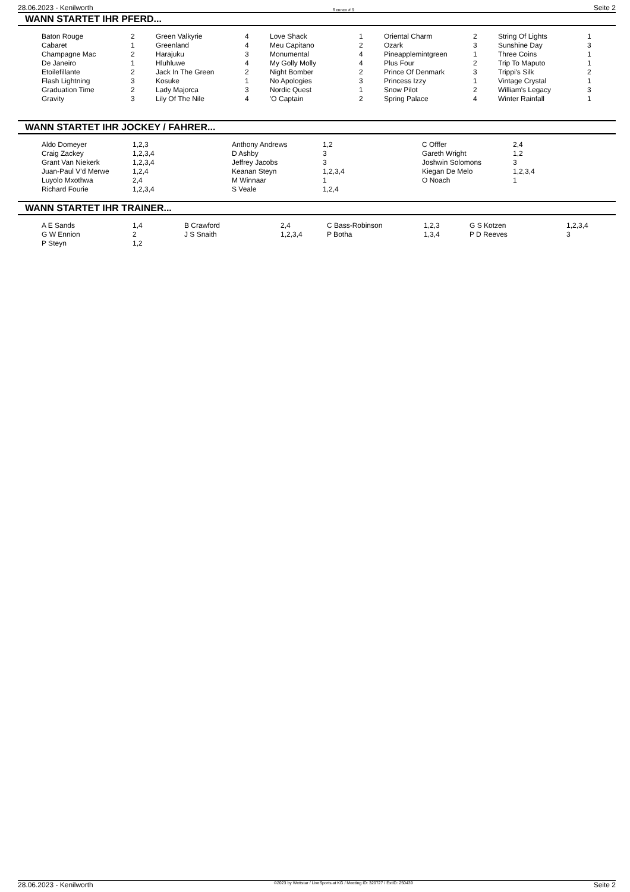28.06.2023 - Kenilworth Rennen # 9 Seite 2
WANN STARTET IHR PFERD...
| Baton Rouge | 2 | Green Valkyrie | 4 | Love Shack | 1 | Oriental Charm | 2 | String Of Lights | 1 |
| Cabaret | 1 | Greenland | 4 | Meu Capitano | 2 | Ozark | 3 | Sunshine Day | 3 |
| Champagne Mac | 2 | Harajuku | 3 | Monumental | 4 | Pineapplemintgreen | 1 | Three Coins | 1 |
| De Janeiro | 1 | Hluhluwe | 4 | My Golly Molly | 4 | Plus Four | 2 | Trip To Maputo | 1 |
| Etoilefillante | 2 | Jack In The Green | 2 | Night Bomber | 2 | Prince Of Denmark | 3 | Trippi's Silk | 2 |
| Flash Lightning | 3 | Kosuke | 1 | No Apologies | 3 | Princess Izzy | 1 | Vintage Crystal | 1 |
| Graduation Time | 2 | Lady Majorca | 3 | Nordic Quest | 1 | Snow Pilot | 2 | William's Legacy | 3 |
| Gravity | 3 | Lily Of The Nile | 4 | 'O Captain | 2 | Spring Palace | 4 | Winter Rainfall | 1 |
WANN STARTET IHR JOCKEY / FAHRER...
| Aldo Domeyer | 1,2,3 | Anthony Andrews | 1,2 | C Offfer | 2,4 |
| Craig Zackey | 1,2,3,4 | D Ashby | 3 | Gareth Wright | 1,2 |
| Grant Van Niekerk | 1,2,3,4 | Jeffrey Jacobs | 3 | Joshwin Solomons | 3 |
| Juan-Paul V'd Merwe | 1,2,4 | Keanan Steyn | 1,2,3,4 | Kiegan De Melo | 1,2,3,4 |
| Luyolo Mxothwa | 2,4 | M Winnaar | 1 | O Noach | 1 |
| Richard Fourie | 1,2,3,4 | S Veale | 1,2,4 | | |
WANN STARTET IHR TRAINER...
| A E Sands | 1,4 | B Crawford | 2,4 | C Bass-Robinson | 1,2,3 | G S Kotzen | 1,2,3,4 |
| G W Ennion | 2 | J S Snaith | 1,2,3,4 | P Botha | 1,3,4 | P D Reeves | 3 |
| P Steyn | 1,2 | | | | | | |
28.06.2023 - Kenilworth ©2023 by Wettstar / LiveSports.at KG / Meeting ID: 320727 / ExtID: 250439 Seite 2